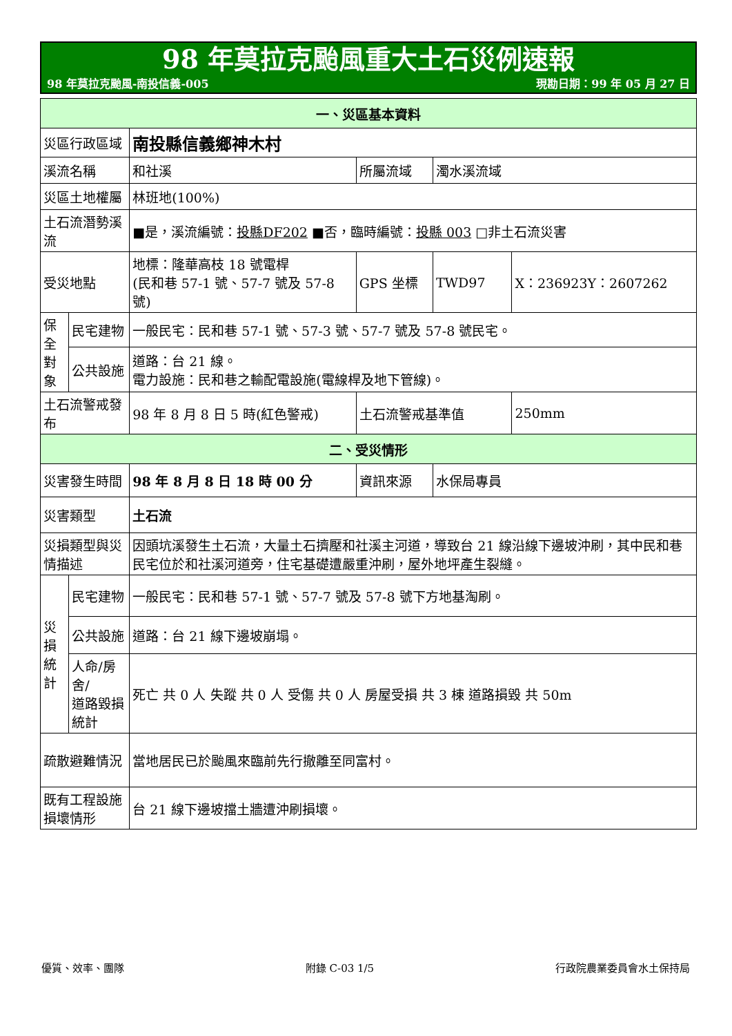98 年莫拉克颱風重大土石災例速報
98 年莫拉克颱風-南投信義-005 現勘日期：99 年 05 月 27 日
| 一、災區基本資料 | | | | | |
| --- | --- | --- | --- | --- | --- |
| 災區行政區域 | | 南投縣信義鄉神木村 | | | |
| 溪流名稱 | | 和社溪 | 所屬流域 | 濁水溪流域 | |
| 災區土地權屬 | | 林班地(100%) | | | |
| 土石流潛勢溪流 | | ■是，溪流編號： 投縣DF202 ■否，臨時編號： 投縣 003 □非土石流災害 | | | |
| 受災地點 | | 地標：隆華高枝 18 號電桿 (民和巷 57-1 號、57-7 號及 57-8 號) | GPS 坐標 | TWD97 | X：236923Y：2607262 |
| 保全 對象 | 民宅建物 | 一般民宅：民和巷 57-1 號、57-3 號、57-7 號及 57-8 號民宅。 | | | |
| | 公共設施 | 道路：台 21 線。 電力設施：民和巷之輸配電設施(電線桿及地下管線)。 | | | |
| 土石流警戒發布 | | 98 年 8 月 8 日 5 時(紅色警戒) | 土石流警戒基準值 | | 250mm |
| 二、受災情形 | | | | | |
| 災害發生時間 | | 98 年 8 月 8 日 18 時 00 分 | 資訊來源 | 水保局專員 | |
| 災害類型 | | 土石流 | | | |
| 災損類型與災情描述 | | 因頭坑溪發生土石流，大量土石擠壓和社溪主河道，導致台 21 線沿線下邊坡沖刷，其中民和巷民宅位於和社溪河道旁，住宅基礎遭嚴重沖刷，屋外地坪產生裂縫。 | | | |
| 災 損 統 計 | 民宅建物 | 一般民宅：民和巷 57-1 號、57-7 號及 57-8 號下方地基淘刷。 | | | |
| | 公共設施 | 道路：台 21 線下邊坡崩塌。 | | | |
| | 人命/房舍/ 道路毀損統計 | 死亡 共 0 人 失蹤 共 0 人 受傷 共 0 人 房屋受損 共 3 棟 道路損毀 共 50m | | | |
| 疏散避難情況 | | 當地居民已於颱風來臨前先行撤離至同富村。 | | | |
| 既有工程設施損壞情形 | | 台 21 線下邊坡擋土牆遭沖刷損壞。 | | | |
優質、效率、團隊 附錄 C-03 1/5 行政院農業委員會水土保持局